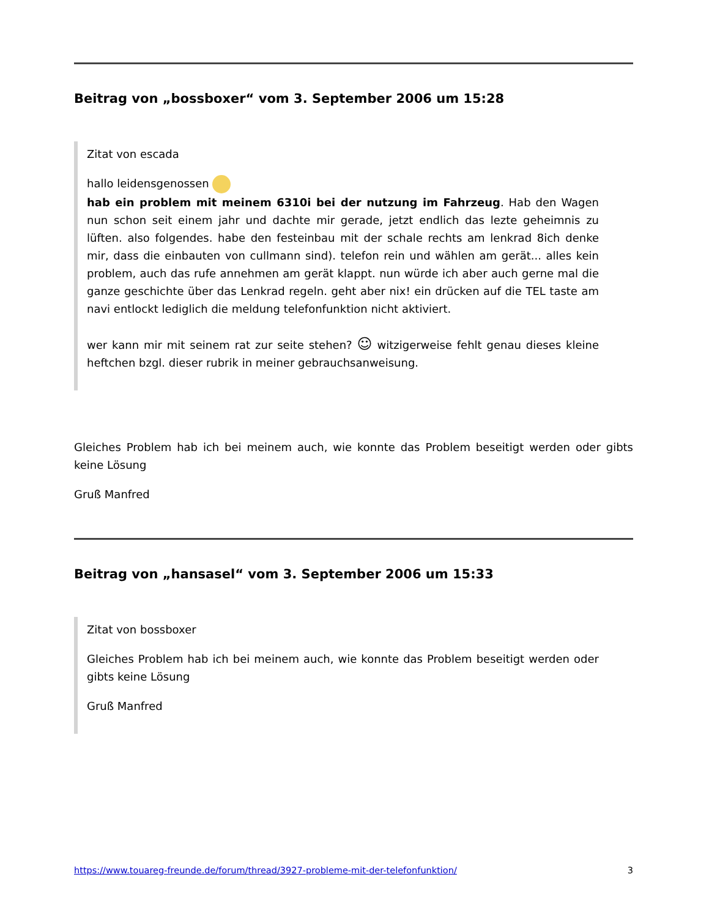Beitrag von „bossboxer“ vom 3. September 2006 um 15:28
Zitat von escada
hallo leidensgenossen
hab ein problem mit meinem 6310i bei der nutzung im Fahrzeug. Hab den Wagen nun schon seit einem jahr und dachte mir gerade, jetzt endlich das lezte geheimnis zu lüften. also folgendes. habe den festeinbau mit der schale rechts am lenkrad 8ich denke mir, dass die einbauten von cullmann sind). telefon rein und wählen am gerät... alles kein problem, auch das rufe annehmen am gerät klappt. nun würde ich aber auch gerne mal die ganze geschichte über das Lenkrad regeln. geht aber nix! ein drücken auf die TEL taste am navi entlockt lediglich die meldung telefonfunktion nicht aktiviert.
wer kann mir mit seinem rat zur seite stehen? ☺ witzigerweise fehlt genau dieses kleine heftchen bzgl. dieser rubrik in meiner gebrauchsanweisung.
Gleiches Problem hab ich bei meinem auch, wie konnte das Problem beseitigt werden oder gibts keine Lösung
Gruß Manfred
Beitrag von „hansasel“ vom 3. September 2006 um 15:33
Zitat von bossboxer
Gleiches Problem hab ich bei meinem auch, wie konnte das Problem beseitigt werden oder gibts keine Lösung
Gruß Manfred
https://www.touareg-freunde.de/forum/thread/3927-probleme-mit-der-telefonfunktion/ 3